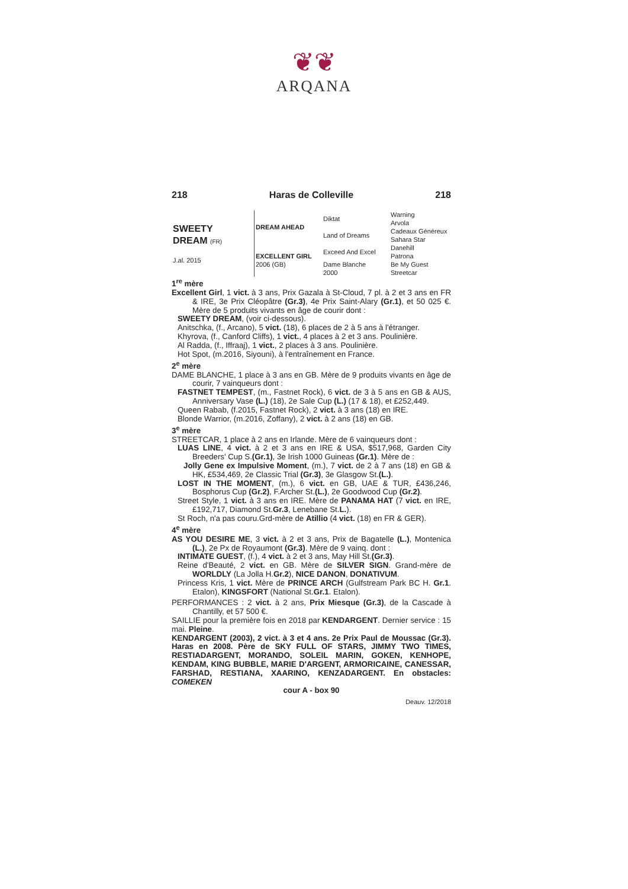❦❦
ARQANA
218 Haras de Colleville 218
| SWEETY DREAM (FR) J.al. 2015 | DREAM AHEAD | Diktat | Warning Arvola |
| | | Land of Dreams | Cadeaux Généreux Sahara Star |
| | EXCELLENT GIRL 2006 (GB) | Exceed And Excel | Danehill Patrona |
| | | Dame Blanche 2000 | Be My Guest Streetcar |
1<sup>re</sup> mère
Excellent Girl, 1 vict. à 3 ans, Prix Gazala à St-Cloud, 7 pl. à 2 et 3 ans en FR & IRE, 3e Prix Cléopâtre (Gr.3), 4e Prix Saint-Alary (Gr.1), et 50 025 €. Mère de 5 produits vivants en âge de courir dont :
SWEETY DREAM, (voir ci-dessous).
Anitschka, (f., Arcano), 5 vict. (18), 6 places de 2 à 5 ans à l'étranger.
Khyrova, (f., Canford Cliffs), 1 vict., 4 places à 2 et 3 ans. Poulinière.
Al Radda, (f., Iffraaj), 1 vict., 2 places à 3 ans. Poulinière.
Hot Spot, (m.2016, Siyouni), à l'entraînement en France.
2<sup>e</sup> mère
DAME BLANCHE, 1 place à 3 ans en GB. Mère de 9 produits vivants en âge de courir, 7 vainqueurs dont :
FASTNET TEMPEST, (m., Fastnet Rock), 6 vict. de 3 à 5 ans en GB & AUS, Anniversary Vase (L.) (18), 2e Sale Cup (L.) (17 & 18), et £252,449.
Queen Rabab, (f.2015, Fastnet Rock), 2 vict. à 3 ans (18) en IRE.
Blonde Warrior, (m.2016, Zoffany), 2 vict. à 2 ans (18) en GB.
3<sup>e</sup> mère
STREETCAR, 1 place à 2 ans en Irlande. Mère de 6 vainqueurs dont :
LUAS LINE, 4 vict. à 2 et 3 ans en IRE & USA, $517,968, Garden City Breeders' Cup S.(Gr.1), 3e Irish 1000 Guineas (Gr.1). Mère de :
Jolly Gene ex Impulsive Moment, (m.), 7 vict. de 2 à 7 ans (18) en GB & HK, £534,469, 2e Classic Trial (Gr.3), 3e Glasgow St.(L.).
LOST IN THE MOMENT, (m.), 6 vict. en GB, UAE & TUR, £436,246, Bosphorus Cup (Gr.2), F.Archer St.(L.), 2e Goodwood Cup (Gr.2).
Street Style, 1 vict. à 3 ans en IRE. Mère de PANAMA HAT (7 vict. en IRE, £192,717, Diamond St.Gr.3, Lenebane St.L.).
St Roch, n'a pas couru.Grd-mère de Atillio (4 vict. (18) en FR & GER).
4<sup>e</sup> mère
AS YOU DESIRE ME, 3 vict. à 2 et 3 ans, Prix de Bagatelle (L.), Montenica (L.), 2e Px de Royaumont (Gr.3). Mère de 9 vainq. dont :
INTIMATE GUEST, (f.), 4 vict. à 2 et 3 ans, May Hill St.(Gr.3).
Reine d'Beauté, 2 vict. en GB. Mère de SILVER SIGN. Grand-mère de WORLDLY (La Jolla H.Gr.2), NICE DANON, DONATIVUM.
Princess Kris, 1 vict. Mère de PRINCE ARCH (Gulfstream Park BC H. Gr.1. Etalon), KINGSFORT (National St.Gr.1. Etalon).
PERFORMANCES : 2 vict. à 2 ans, Prix Miesque (Gr.3), de la Cascade à Chantilly, et 57 500 €.
SAILLIE pour la première fois en 2018 par KENDARGENT. Dernier service : 15 mai. Pleine.
KENDARGENT (2003), 2 vict. à 3 et 4 ans. 2e Prix Paul de Moussac (Gr.3). Haras en 2008. Père de SKY FULL OF STARS, JIMMY TWO TIMES, RESTIADARGENT, MORANDO, SOLEIL MARIN, GOKEN, KENHOPE, KENDAM, KING BUBBLE, MARIE D'ARGENT, ARMORICAINE, CANESSAR, FARSHAD, RESTIANA, XAARINO, KENZADARGENT. En obstacles: COMEKEN
cour A - box 90
Deauv. 12/2018